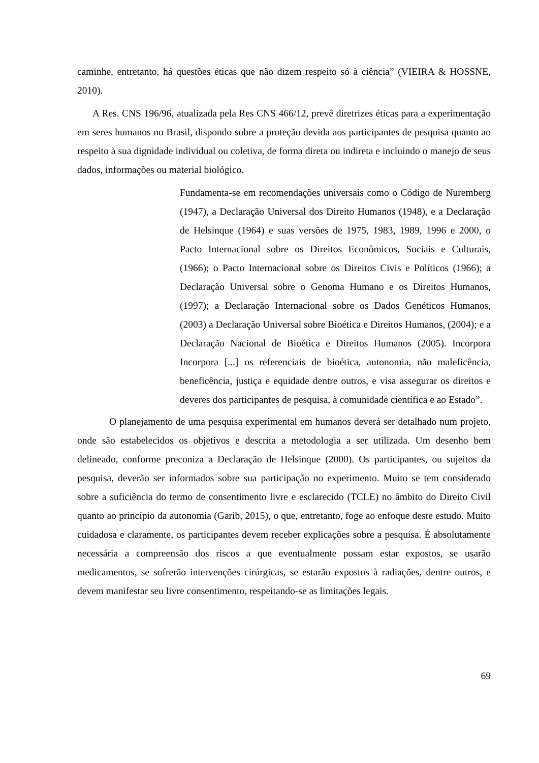caminhe, entretanto, há questões éticas que não dizem respeito só à ciência” (VIEIRA & HOSSNE, 2010).
A Res. CNS 196/96, atualizada pela Res CNS 466/12, prevê diretrizes éticas para a experimentação em seres humanos no Brasil, dispondo sobre a proteção devida aos participantes de pesquisa quanto ao respeito à sua dignidade individual ou coletiva, de forma direta ou indireta e incluindo o manejo de seus dados, informações ou material biológico.
Fundamenta-se em recomendações universais como o Código de Nuremberg (1947), a Declaração Universal dos Direito Humanos (1948), e a Declaração de Helsinque (1964) e suas versões de 1975, 1983, 1989, 1996 e 2000, o Pacto Internacional sobre os Direitos Econômicos, Sociais e Culturais, (1966); o Pacto Internacional sobre os Direitos Civis e Políticos (1966); a Declaração Universal sobre o Genoma Humano e os Direitos Humanos, (1997); a Declaração Internacional sobre os Dados Genéticos Humanos, (2003) a Declaração Universal sobre Bioética e Direitos Humanos, (2004); e a Declaração Nacional de Bioética e Direitos Humanos (2005). Incorpora Incorpora [...] os referenciais de bioética, autonomia, não maleficência, beneficência, justiça e equidade dentre outros, e visa assegurar os direitos e deveres dos participantes de pesquisa, à comunidade científica e ao Estado”.
O planejamento de uma pesquisa experimental em humanos deverá ser detalhado num projeto, onde são estabelecidos os objetivos e descrita a metodologia a ser utilizada. Um desenho bem delineado, conforme preconiza a Declaração de Helsinque (2000). Os participantes, ou sujeitos da pesquisa, deverão ser informados sobre sua participação no experimento. Muito se tem considerado sobre a suficiência do termo de consentimento livre e esclarecido (TCLE) no âmbito do Direito Civil quanto ao princípio da autonomia (Garib, 2015), o que, entretanto, foge ao enfoque deste estudo. Muito cuidadosa e claramente, os participantes devem receber explicações sobre a pesquisa. É absolutamente necessária a compreensão dos riscos a que eventualmente possam estar expostos, se usarão medicamentos, se sofrerão intervenções cirúrgicas, se estarão expostos à radiações, dentre outros, e devem manifestar seu livre consentimento, respeitando-se as limitações legais.
69